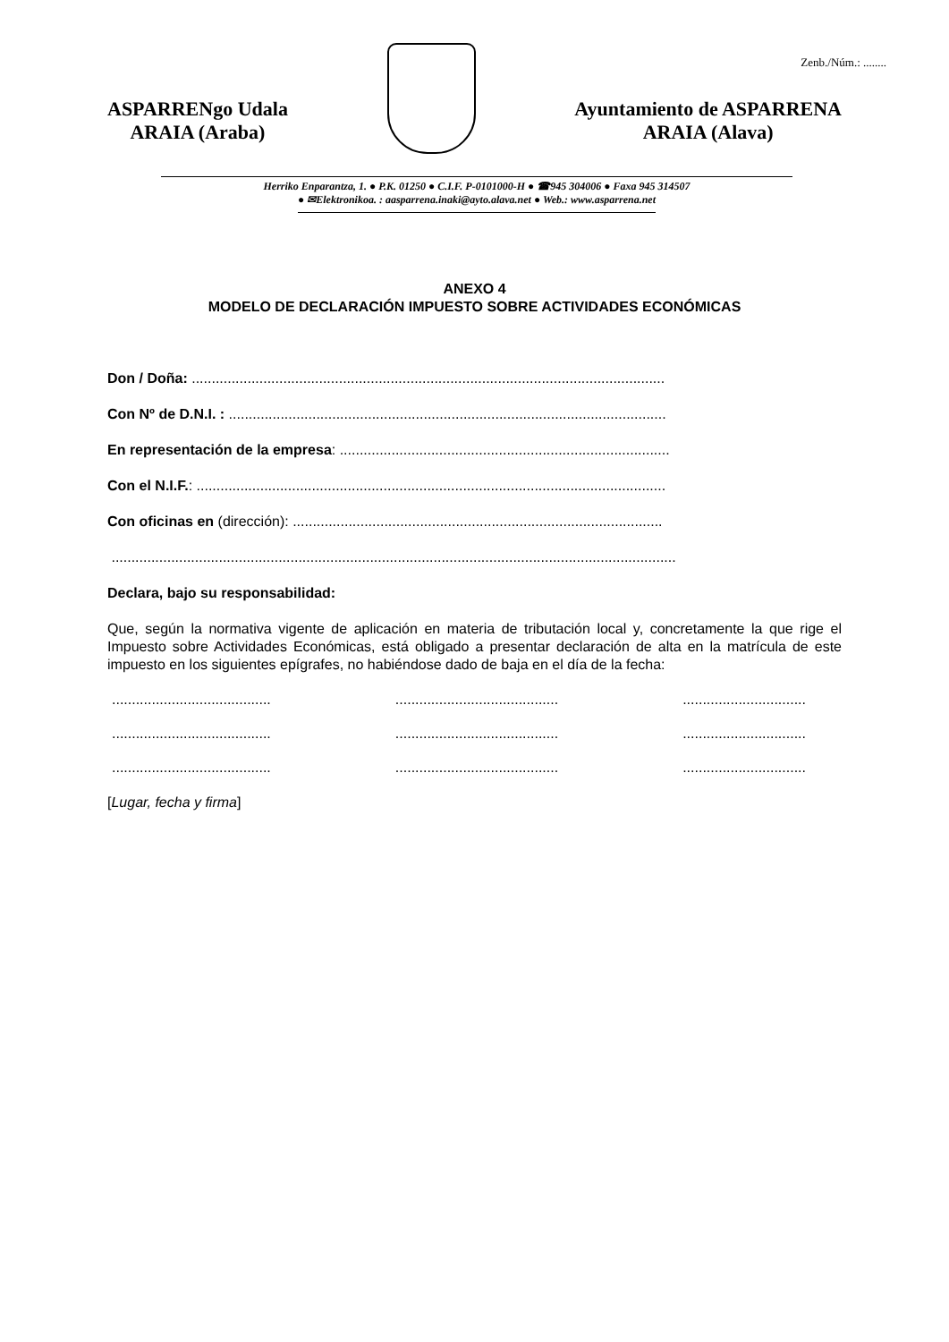Zenb./Núm.: ........
ASPARRENgo Udala
ARAIA (Araba)
Ayuntamiento de ASPARRENA
ARAIA (Alava)
Herriko Enparantza, 1. ● P.K. 01250 ● C.I.F. P-0101000-H ● ☎945 304006 ● Faxa 945 314507
● ✉Elektronikoa. : aasparrena.inaki@ayto.alava.net ● Web.: www.asparrena.net
ANEXO 4
MODELO DE DECLARACIÓN IMPUESTO SOBRE ACTIVIDADES ECONÓMICAS
Don / Doña: .......................................................................................................................
Con Nº de D.N.I. : ..............................................................................................................
En representación de la empresa: ...................................................................................
Con el N.I.F.: ......................................................................................................................
Con oficinas en (dirección): .............................................................................................
..............................................................................................................................................
Declara, bajo su responsabilidad:
Que, según la normativa vigente de aplicación en materia de tributación local y, concretamente la que rige el Impuesto sobre Actividades Económicas, está obligado a presentar declaración de alta en la matrícula de este impuesto en los siguientes epígrafes, no habiéndose dado de baja en el día de la fecha:
........................................ ......................................... ...............................
........................................ ......................................... ...............................
........................................ ......................................... ...............................
[Lugar, fecha y firma]